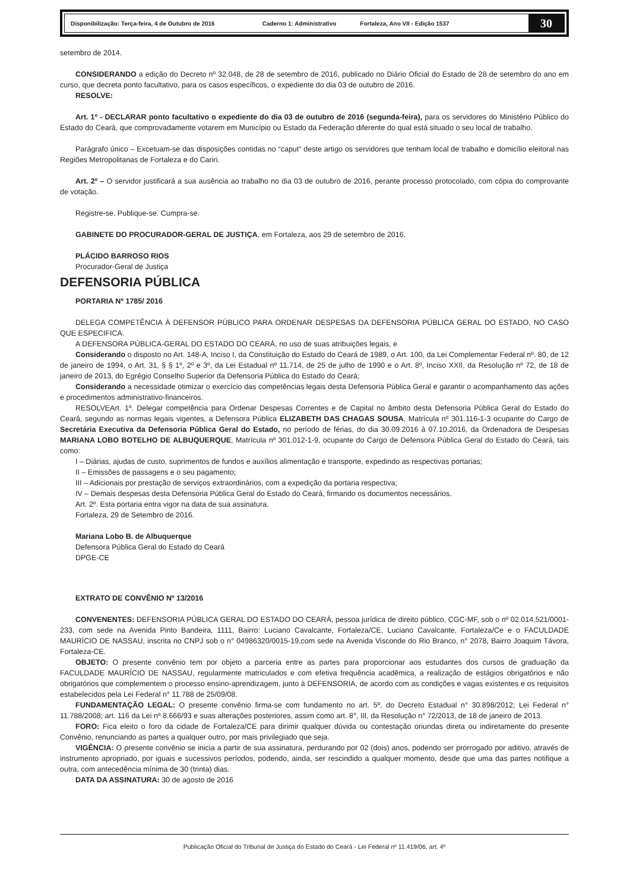Disponibilização: Terça-feira, 4 de Outubro de 2016 Caderno 1: Administrativo Fortaleza, Ano VII - Edição 1537
30
setembro de 2014.
CONSIDERANDO a edição do Decreto nº 32.048, de 28 de setembro de 2016, publicado no Diário Oficial do Estado de 28 de setembro do ano em curso, que decreta ponto facultativo, para os casos específicos, o expediente do dia 03 de outubro de 2016.
RESOLVE:
Art. 1º - DECLARAR ponto facultativo o expediente do dia 03 de outubro de 2016 (segunda-feira), para os servidores do Ministério Público do Estado do Ceará, que comprovadamente votarem em Município ou Estado da Federação diferente do qual está situado o seu local de trabalho.
Parágrafo único – Excetuam-se das disposições contidas no “caput” deste artigo os servidores que tenham local de trabalho e domicílio eleitoral nas Regiões Metropolitanas de Fortaleza e do Cariri.
Art. 2º – O servidor justificará a sua ausência ao trabalho no dia 03 de outubro de 2016, perante processo protocolado, com cópia do comprovante de votação.
Registre-se. Publique-se. Cumpra-se.
GABINETE DO PROCURADOR-GERAL DE JUSTIÇA, em Fortaleza, aos 29 de setembro de 2016.
PLÁCIDO BARROSO RIOS
Procurador-Geral de Justiça
DEFENSORIA PÚBLICA
PORTARIA Nº 1785/ 2016
DELEGA COMPETÊNCIA À DEFENSOR PÚBLICO PARA ORDENAR DESPESAS DA DEFENSORIA PÚBLICA GERAL DO ESTADO, NO CASO QUE ESPECIFICA.
A DEFENSORA PÚBLICA-GERAL DO ESTADO DO CEARÁ, no uso de suas atribuições legais, e
Considerando o disposto no Art. 148-A, Inciso I, da Constituição do Estado do Ceará de 1989, o Art. 100, da Lei Complementar Federal nº. 80, de 12 de janeiro de 1994, o Art. 31, § § 1º, 2º e 3º, da Lei Estadual nº 11.714, de 25 de julho de 1990 e o Art. 8º, Inciso XXII, da Resolução nº 72, de 18 de janeiro de 2013, do Egrégio Conselho Superior da Defensoria Pública do Estado do Ceará;
Considerando a necessidade otimizar o exercício das competências legais desta Defensoria Pública Geral e garantir o acompanhamento das ações e procedimentos administrativo-financeiros.
RESOLVEArt. 1º. Delegar competência para Ordenar Despesas Correntes e de Capital no âmbito desta Defensoria Pública Geral do Estado do Ceará, segundo as normas legais vigentes, a Defensora Pública ELIZABETH DAS CHAGAS SOUSA, Matrícula nº 301.116-1-3 ocupante do Cargo de Secretária Executiva da Defensoria Pública Geral do Estado, no período de férias, do dia 30.09.2016 à 07.10.2016, da Ordenadora de Despesas MARIANA LOBO BOTELHO DE ALBUQUERQUE, Matrícula nº 301.012-1-9, ocupante do Cargo de Defensora Pública Geral do Estado do Ceará, tais como:
I – Diárias, ajudas de custo, suprimentos de fundos e auxílios alimentação e transporte, expedindo as respectivas portarias;
II – Emissões de passagens e o seu pagamento;
III – Adicionais por prestação de serviços extraordinários, com a expedição da portaria respectiva;
IV – Demais despesas desta Defensoria Pública Geral do Estado do Ceará, firmando os documentos necessários.
Art. 2º. Esta portaria entra vigor na data de sua assinatura.
Fortaleza, 29 de Setembro de 2016.
Mariana Lobo B. de Albuquerque
Defensora Pública Geral do Estado do Ceará
DPGE-CE
EXTRATO DE CONVÊNIO Nº 13/2016
CONVENENTES: DEFENSORIA PÚBLICA GERAL DO ESTADO DO CEARÁ, pessoa jurídica de direito público, CGC-MF, sob o nº 02.014.521/0001-233, com sede na Avenida Pinto Bandeira, 1111, Bairro: Luciano Cavalcante, Fortaleza/CE, Luciano Cavalcante, Fortaleza/Ce e o FACULDADE MAURÍCIO DE NASSAU, inscrita no CNPJ sob o n° 04986320/0015-19,com sede na Avenida Visconde do Rio Branco, n° 2078, Bairro Joaquim Távora, Fortaleza-CE.
OBJETO: O presente convênio tem por objeto a parceria entre as partes para proporcionar aos estudantes dos cursos de graduação da FACULDADE MAURÍCIO DE NASSAU, regularmente matriculados e com efetiva frequência acadêmica, a realização de estágios obrigatórios e não obrigatórios que complementem o processo ensino-aprendizagem, junto à DEFENSORIA, de acordo com as condições e vagas existentes e os requisitos estabelecidos pela Lei Federal n° 11.788 de 25/09/08.
FUNDAMENTAÇÃO LEGAL: O presente convênio firma-se com fundamento no art. 5º, do Decreto Estadual n° 30.898/2012; Lei Federal n° 11.788/2008; art. 116 da Lei nº 8.666/93 e suas alterações posteriores, assim como art. 8°, III, da Resolução n° 72/2013, de 18 de janeiro de 2013.
FORO: Fica eleito o foro da cidade de Fortaleza/CE para dirimir qualquer dúvida ou contestação oriundas direta ou indiretamente do presente Convênio, renunciando as partes a qualquer outro, por mais privilegiado que seja.
VIGÊNCIA: O presente convênio se inicia a partir de sua assinatura, perdurando por 02 (dois) anos, podendo ser prorrogado por aditivo, através de instrumento apropriado, por iguais e sucessivos períodos, podendo, ainda, ser rescindido a qualquer momento, desde que uma das partes notifique a outra, com antecedência mínima de 30 (trinta) dias.
DATA DA ASSINATURA: 30 de agosto de 2016
Publicação Oficial do Tribunal de Justiça do Estado do Ceará - Lei Federal nº 11.419/06, art. 4º